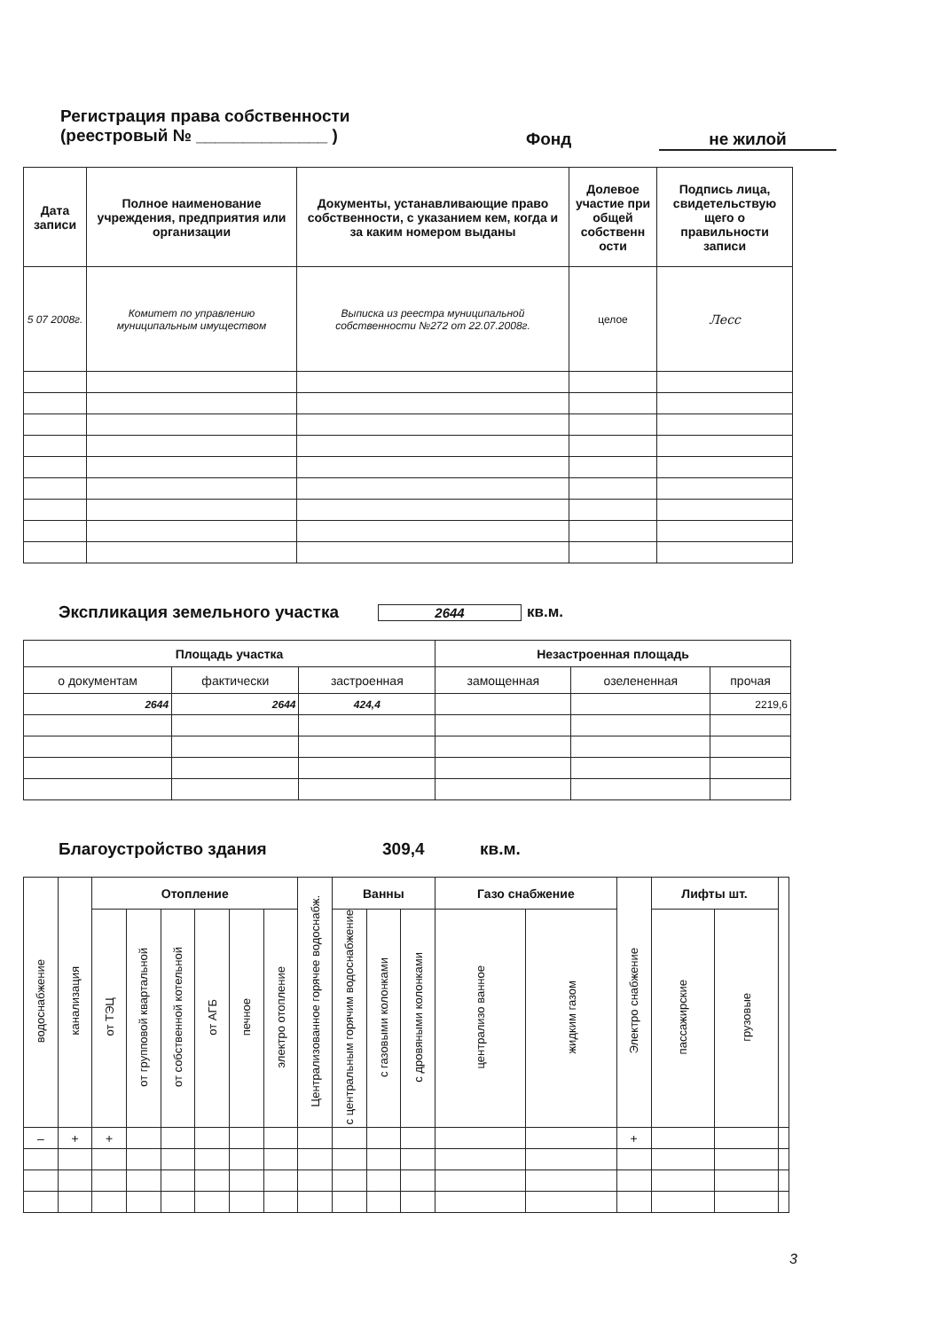Регистрация права собственности
(реестровый № ______________ ) Фонд не жилой
| Дата записи | Полное наименование учреждения, предприятия или организации | Документы, устанавливающие право собственности, с указанием кем, когда и за каким номером выданы | Долевое участие при общей собственн ости | Подпись лица, свидетельствую щего о правильности записи |
| --- | --- | --- | --- | --- |
| 5 07 2008г. | Комитет по управлению муниципальным имуществом | Выписка из реестра муниципальной собственности №272 от 22.07.2008г. | целое | Лесс |
Экспликация земельного участка
2644 кв.м.
| Площадь участка | | | Незастроенная площадь | | |
| --- | --- | --- | --- | --- | --- |
| о документам | фактически | застроенная | замощенная | озелененная | прочая |
| 2644 | 2644 | 424,4 | | | 2219,6 |
Благоустройство здания 309,4 кв.м.
| водоснабжение | канализация | Отопление | | | | | | Централизованное горячее водоснабж. | Ванны | | | Газо снабжение | | Электро снабжение | Лифты шт. | | |
| --- | --- | --- | --- | --- | --- | --- | --- | --- | --- | --- | --- | --- | --- | --- | --- | --- | --- |
| | | от ТЭЦ | от групповой квартальной | от собственной котельной | от АГБ | печное | электро отопление | | с центральным горячим водоснабжение | с газовыми колонками | с дровяными колонками | централизо ванное | жидким газом | | пассажирские | грузовые | |
| – | + | + | | | | | | | | | | | | + | | | |
3